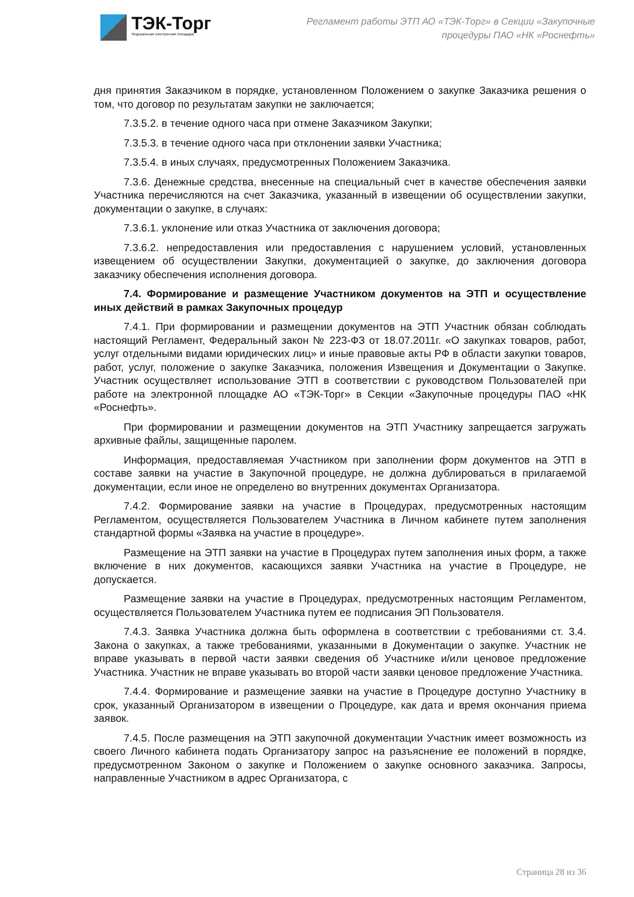ТЭК-Торг
Федеральная электронная площадка
Регламент работы ЭТП АО «ТЭК-Торг» в Секции «Закупочные
процедуры ПАО «НК «Роснефть»
дня принятия Заказчиком в порядке, установленном Положением о закупке Заказчика решения о том, что договор по результатам закупки не заключается;
7.3.5.2. в течение одного часа при отмене Заказчиком Закупки;
7.3.5.3. в течение одного часа при отклонении заявки Участника;
7.3.5.4. в иных случаях, предусмотренных Положением Заказчика.
7.3.6. Денежные средства, внесенные на специальный счет в качестве обеспечения заявки Участника перечисляются на счет Заказчика, указанный в извещении об осуществлении закупки, документации о закупке, в случаях:
7.3.6.1. уклонение или отказ Участника от заключения договора;
7.3.6.2. непредоставления или предоставления с нарушением условий, установленных извещением об осуществлении Закупки, документацией о закупке, до заключения договора заказчику обеспечения исполнения договора.
7.4. Формирование и размещение Участником документов на ЭТП и осуществление иных действий в рамках Закупочных процедур
7.4.1. При формировании и размещении документов на ЭТП Участник обязан соблюдать настоящий Регламент, Федеральный закон № 223-ФЗ от 18.07.2011г. «О закупках товаров, работ, услуг отдельными видами юридических лиц» и иные правовые акты РФ в области закупки товаров, работ, услуг, положение о закупке Заказчика, положения Извещения и Документации о Закупке. Участник осуществляет использование ЭТП в соответствии с руководством Пользователей при работе на электронной площадке АО «ТЭК-Торг» в Секции «Закупочные процедуры ПАО «НК «Роснефть».
При формировании и размещении документов на ЭТП Участнику запрещается загружать архивные файлы, защищенные паролем.
Информация, предоставляемая Участником при заполнении форм документов на ЭТП в составе заявки на участие в Закупочной процедуре, не должна дублироваться в прилагаемой документации, если иное не определено во внутренних документах Организатора.
7.4.2. Формирование заявки на участие в Процедурах, предусмотренных настоящим Регламентом, осуществляется Пользователем Участника в Личном кабинете путем заполнения стандартной формы «Заявка на участие в процедуре».
Размещение на ЭТП заявки на участие в Процедурах путем заполнения иных форм, а также включение в них документов, касающихся заявки Участника на участие в Процедуре, не допускается.
Размещение заявки на участие в Процедурах, предусмотренных настоящим Регламентом, осуществляется Пользователем Участника путем ее подписания ЭП Пользователя.
7.4.3. Заявка Участника должна быть оформлена в соответствии с требованиями ст. 3.4. Закона о закупках, а также требованиями, указанными в Документации о закупке. Участник не вправе указывать в первой части заявки сведения об Участнике и/или ценовое предложение Участника. Участник не вправе указывать во второй части заявки ценовое предложение Участника.
7.4.4. Формирование и размещение заявки на участие в Процедуре доступно Участнику в срок, указанный Организатором в извещении о Процедуре, как дата и время окончания приема заявок.
7.4.5. После размещения на ЭТП закупочной документации Участник имеет возможность из своего Личного кабинета подать Организатору запрос на разъяснение ее положений в порядке, предусмотренном Законом о закупке и Положением о закупке основного заказчика. Запросы, направленные Участником в адрес Организатора, с
Страница 28 из 36